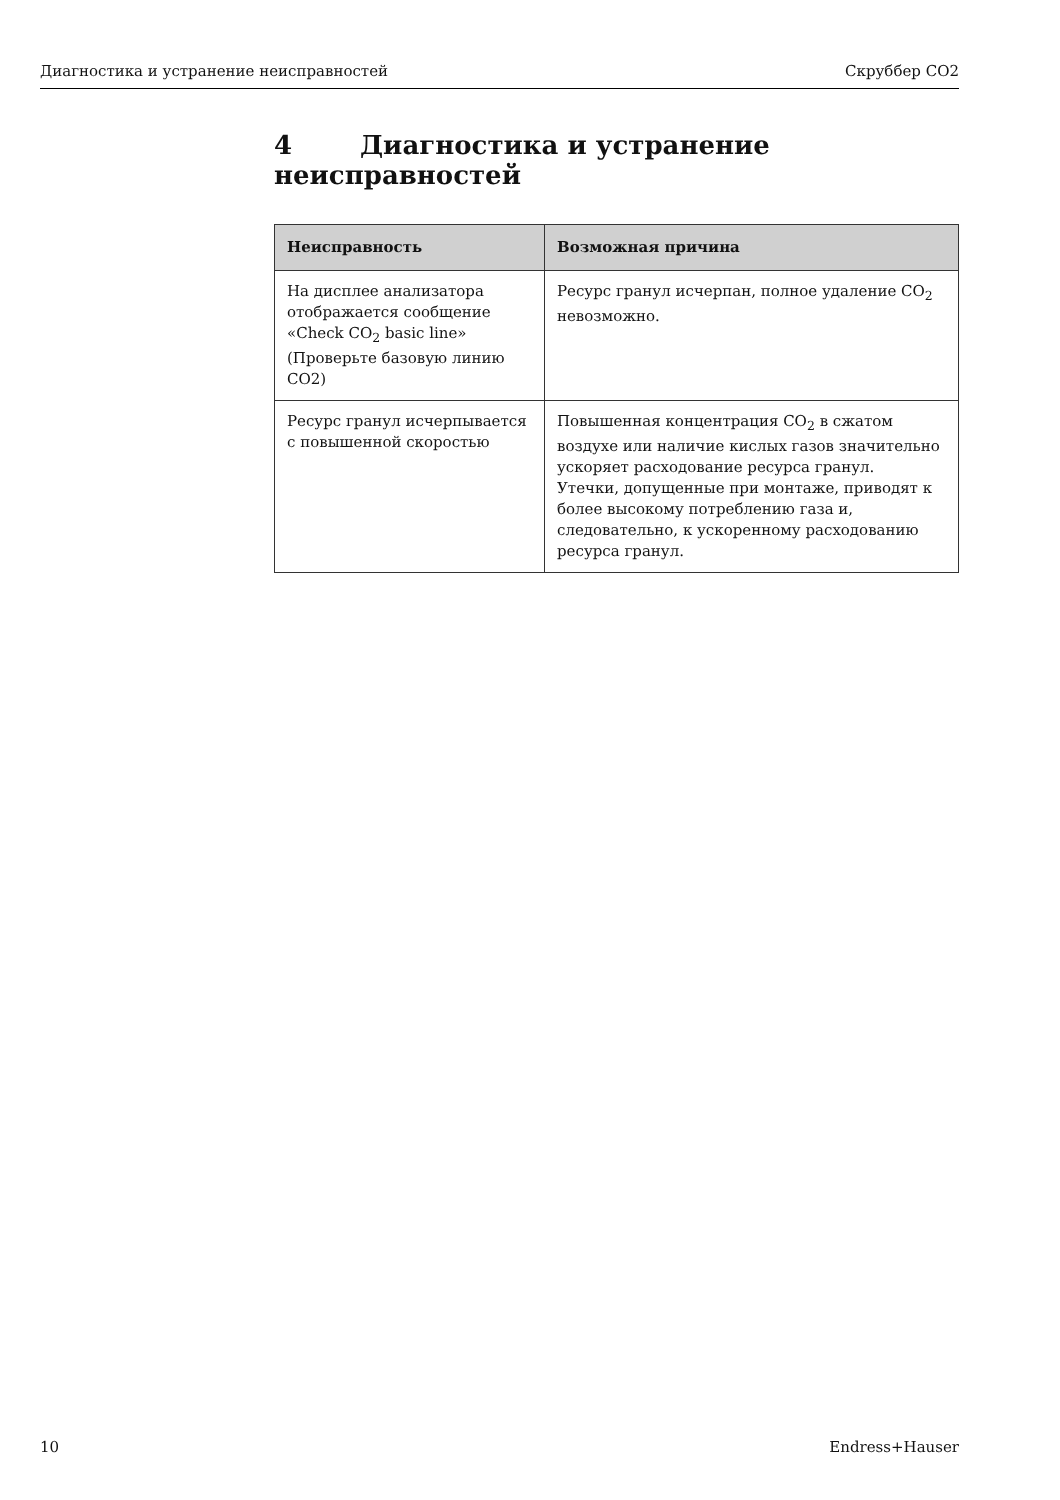Диагностика и устранение неисправностей Скруббер CO2
4 Диагностика и устранение неисправностей
| Неисправность | Возможная причина |
| --- | --- |
| На дисплее анализатора отображается сообщение «Check CO<sub>2</sub> basic line» (Проверьте базовую линию CO2) | Ресурс гранул исчерпан, полное удаление CO<sub>2</sub> невозможно. |
| Ресурс гранул исчерпывается с повышенной скоростью | Повышенная концентрация CO<sub>2</sub> в сжатом воздухе или наличие кислых газов значительно ускоряет расходование ресурса гранул. Утечки, допущенные при монтаже, приводят к более высокому потреблению газа и, следовательно, к ускоренному расходованию ресурса гранул. |
10 Endress+Hauser